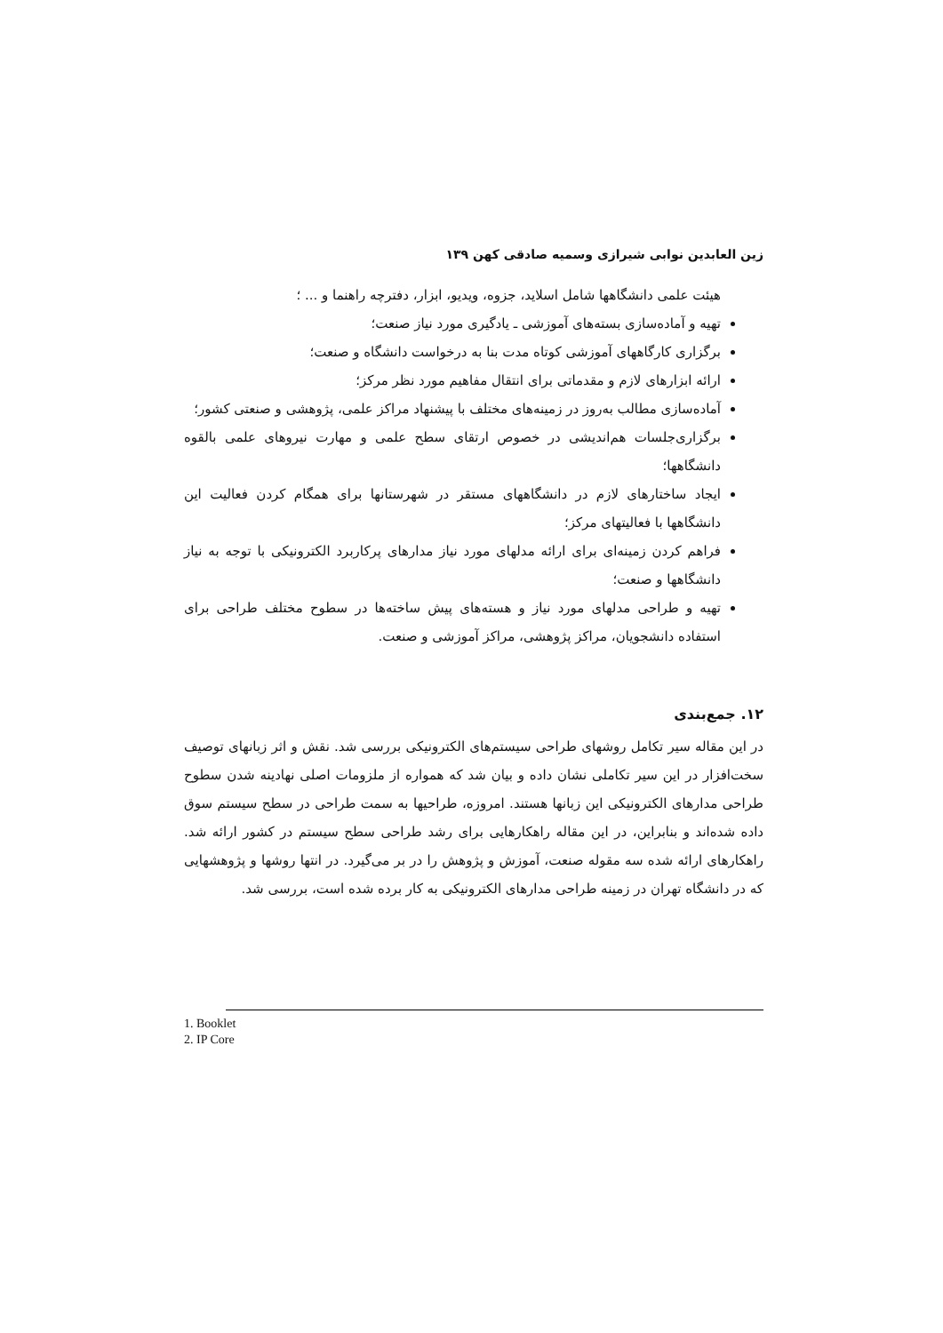زین العابدین نوابی شیرازی وسمیه صادقی کهن ۱۳۹
هیئت علمی دانشگاهها شامل اسلاید، جزوه، ویدیو، ابزار، دفترچه راهنما و ... ؛
تهیه و آماده‌سازی بسته‌های آموزشی ـ یادگیری مورد نیاز صنعت؛
برگزاری کارگاههای آموزشی کوتاه مدت بنا به درخواست دانشگاه و صنعت؛
ارائه ابزارهای لازم و مقدماتی برای انتقال مفاهیم مورد نظر مرکز؛
آماده‌سازی مطالب به‌روز در زمینه‌های مختلف با پیشنهاد مراکز علمی، پژوهشی و صنعتی کشور؛
برگزاری‌جلسات هم‌اندیشی در خصوص ارتقای سطح علمی و مهارت نیروهای علمی بالقوه دانشگاهها؛
ایجاد ساختارهای لازم در دانشگاههای مستقر در شهرستانها برای همگام کردن فعالیت این دانشگاهها با فعالیتهای مرکز؛
فراهم کردن زمینه‌ای برای ارائه مدلهای مورد نیاز مدارهای پرکاربرد الکترونیکی با توجه به نیاز دانشگاهها و صنعت؛
تهیه و طراحی مدلهای مورد نیاز و هسته‌های پیش ساخته‌ها در سطوح مختلف طراحی برای استفاده دانشجویان، مراکز پژوهشی، مراکز آموزشی و صنعت.
۱۲. جمع‌بندی
در این مقاله سیر تکامل روشهای طراحی سیستم‌های الکترونیکی بررسی شد. نقش و اثر زبانهای توصیف سخت‌افزار در این سیر تکاملی نشان داده و بیان شد که همواره از ملزومات اصلی نهادینه شدن سطوح طراحی مدارهای الکترونیکی این زبانها هستند. امروزه، طراحیها به سمت طراحی در سطح سیستم سوق داده شده‌اند و بنابراین، در این مقاله راهکارهایی برای رشد طراحی سطح سیستم در کشور ارائه شد. راهکارهای ارائه شده سه مقوله صنعت، آموزش و پژوهش را در بر می‌گیرد. در انتها روشها و پژوهشهایی که در دانشگاه تهران در زمینه طراحی مدارهای الکترونیکی به کار برده شده است، بررسی شد.
1. Booklet
2. IP Core